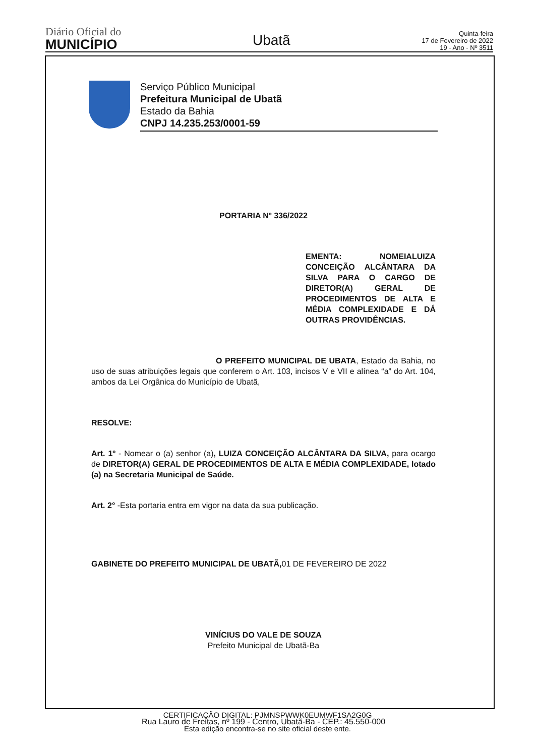Diário Oficial do
MUNICÍPIO
Ubatã
Quinta-feira
17 de Fevereiro de 2022
19 - Ano - Nº 3511
Serviço Público Municipal
Prefeitura Municipal de Ubatã
Estado da Bahia
CNPJ 14.235.253/0001-59
PORTARIA Nº 336/2022
EMENTA: NOMEIALUIZA CONCEIÇÃO ALCÂNTARA DA SILVA PARA O CARGO DE DIRETOR(A) GERAL DE PROCEDIMENTOS DE ALTA E MÉDIA COMPLEXIDADE E DÁ OUTRAS PROVIDÊNCIAS.
O PREFEITO MUNICIPAL DE UBATA, Estado da Bahia, no uso de suas atribuições legais que conferem o Art. 103, incisos V e VII e alínea “a” do Art. 104, ambos da Lei Orgânica do Município de Ubatã,
RESOLVE:
Art. 1º - Nomear o (a) senhor (a), LUIZA CONCEIÇÃO ALCÂNTARA DA SILVA, para ocargo de DIRETOR(A) GERAL DE PROCEDIMENTOS DE ALTA E MÉDIA COMPLEXIDADE, lotado (a) na Secretaria Municipal de Saúde.
Art. 2° -Esta portaria entra em vigor na data da sua publicação.
GABINETE DO PREFEITO MUNICIPAL DE UBATÃ, 01 DE FEVEREIRO DE 2022
VINÍCIUS DO VALE DE SOUZA
Prefeito Municipal de Ubatã-Ba
Rua Lauro de Freitas, nº 199 - Centro, Ubatã-Ba - CEP.: 45.550-000
CERTIFICAÇÃO DIGITAL: PJMNSPWWK0EUMWF1SA2G0G
Esta edição encontra-se no site oficial deste ente.